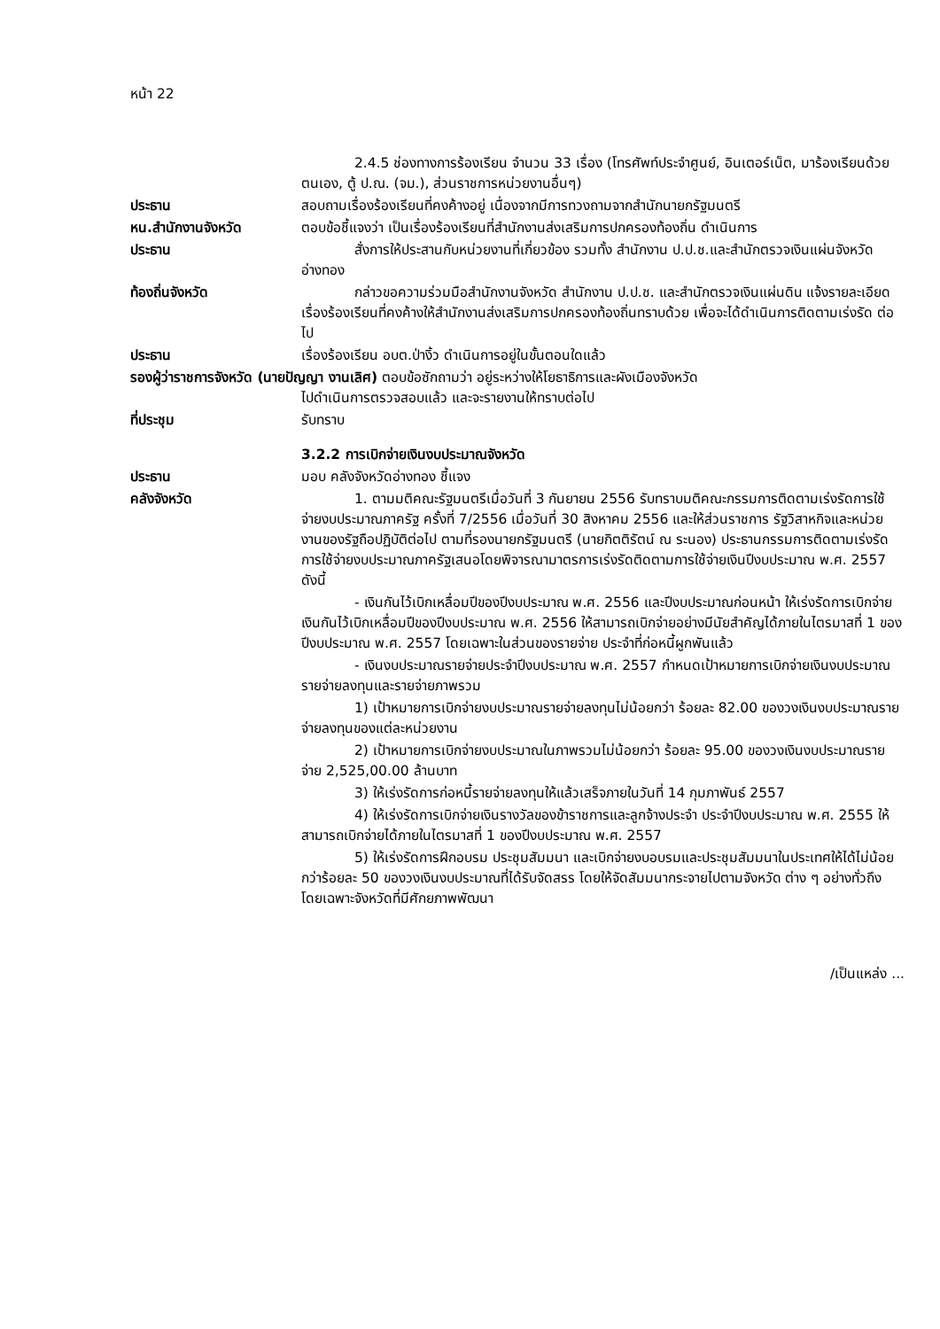หน้า 22
2.4.5 ช่องทางการร้องเรียน จำนวน 33 เรื่อง (โทรศัพท์ประจำศูนย์, อินเตอร์เน็ต, มาร้องเรียนด้วยตนเอง, ตู้ ป.ณ. (จม.), ส่วนราชการหน่วยงานอื่นๆ)
ประธาน สอบถามเรื่องร้องเรียนที่คงค้างอยู่ เนื่องจากมีการทวงถามจากสำนักนายกรัฐมนตรี
หน.สำนักงานจังหวัด ตอบข้อชี้แจงว่า เป็นเรื่องร้องเรียนที่สำนักงานส่งเสริมการปกครองท้องถิ่น ดำเนินการ
ประธาน สั่งการให้ประสานกับหน่วยงานที่เกี่ยวข้อง รวมทั้ง สำนักงาน ป.ป.ช.และสำนักตรวจเงินแผ่นจังหวัดอ่างทอง
ท้องถิ่นจังหวัด กล่าวขอความร่วมมือสำนักงานจังหวัด สำนักงาน ป.ป.ช. และสำนักตรวจเงินแผ่นดิน แจ้งรายละเอียดเรื่องร้องเรียนที่คงค้างให้สำนักงานส่งเสริมการปกครองท้องถิ่นทราบด้วย เพื่อจะได้ดำเนินการติดตามเร่งรัด ต่อไป
ประธาน เรื่องร้องเรียน อบต.ป่างิ้ว ดำเนินการอยู่ในขั้นตอนใดแล้ว
รองผู้ว่าราชการจังหวัด (นายปัญญา งานเลิศ) ตอบข้อซักถามว่า อยู่ระหว่างให้โยธาธิการและผังเมืองจังหวัด
ไปดำเนินการตรวจสอบแล้ว และจะรายงานให้ทราบต่อไป
ที่ประชุม รับทราบ
3.2.2 การเบิกจ่ายเงินงบประมาณจังหวัด
ประธาน มอบ คลังจังหวัดอ่างทอง ชี้แจง
คลังจังหวัด 1. ตามมติคณะรัฐมนตรีเมื่อวันที่ 3 กันยายน 2556 รับทราบมติคณะกรรมการติดตามเร่งรัดการใช้จ่ายงบประมาณภาครัฐ ครั้งที่ 7/2556 เมื่อวันที่ 30 สิงหาคม 2556 และให้ส่วนราชการ รัฐวิสาหกิจและหน่วยงานของรัฐถือปฏิบัติต่อไป ตามที่รองนายกรัฐมนตรี (นายกิตติรัตน์ ณ ระนอง) ประธานกรรมการติดตามเร่งรัดการใช้จ่ายงบประมาณภาครัฐเสนอโดยพิจารณามาตรการเร่งรัดติดตามการใช้จ่ายเงินปีงบประมาณ พ.ศ. 2557 ดังนี้
- เงินกันไว้เบิกเหลื่อมปีของปีงบประมาณ พ.ศ. 2556 และปีงบประมาณก่อนหน้า ให้เร่งรัดการเบิกจ่ายเงินกันไว้เบิกเหลื่อมปีของปีงบประมาณ พ.ศ. 2556 ให้สามารถเบิกจ่ายอย่างมีนัยสำคัญได้ภายในไตรมาสที่ 1 ของปีงบประมาณ พ.ศ. 2557 โดยเฉพาะในส่วนของรายจ่าย ประจำที่ก่อหนี้ผูกพันแล้ว
- เงินงบประมาณรายจ่ายประจำปีงบประมาณ พ.ศ. 2557 กำหนดเป้าหมายการเบิกจ่ายเงินงบประมาณรายจ่ายลงทุนและรายจ่ายภาพรวม
1) เป้าหมายการเบิกจ่ายงบประมาณรายจ่ายลงทุนไม่น้อยกว่า ร้อยละ 82.00 ของวงเงินงบประมาณรายจ่ายลงทุนของแต่ละหน่วยงาน
2) เป้าหมายการเบิกจ่ายงบประมาณในภาพรวมไม่น้อยกว่า ร้อยละ 95.00 ของวงเงินงบประมาณรายจ่าย 2,525,00.00 ล้านบาท
3) ให้เร่งรัดการก่อหนี้รายจ่ายลงทุนให้แล้วเสร็จภายในวันที่ 14 กุมภาพันธ์ 2557
4) ให้เร่งรัดการเบิกจ่ายเงินรางวัลของข้าราชการและลูกจ้างประจำ ประจำปีงบประมาณ พ.ศ. 2555 ให้สามารถเบิกจ่ายได้ภายในไตรมาสที่ 1 ของปีงบประมาณ พ.ศ. 2557
5) ให้เร่งรัดการฝึกอบรม ประชุมสัมมนา และเบิกจ่ายงบอบรมและประชุมสัมมนาในประเทศให้ได้ไม่น้อยกว่าร้อยละ 50 ของวงเงินงบประมาณที่ได้รับจัดสรร โดยให้จัดสัมมนากระจายไปตามจังหวัด ต่าง ๆ อย่างทั่วถึง โดยเฉพาะจังหวัดที่มีศักยภาพพัฒนา
/เป็นแหล่ง ...